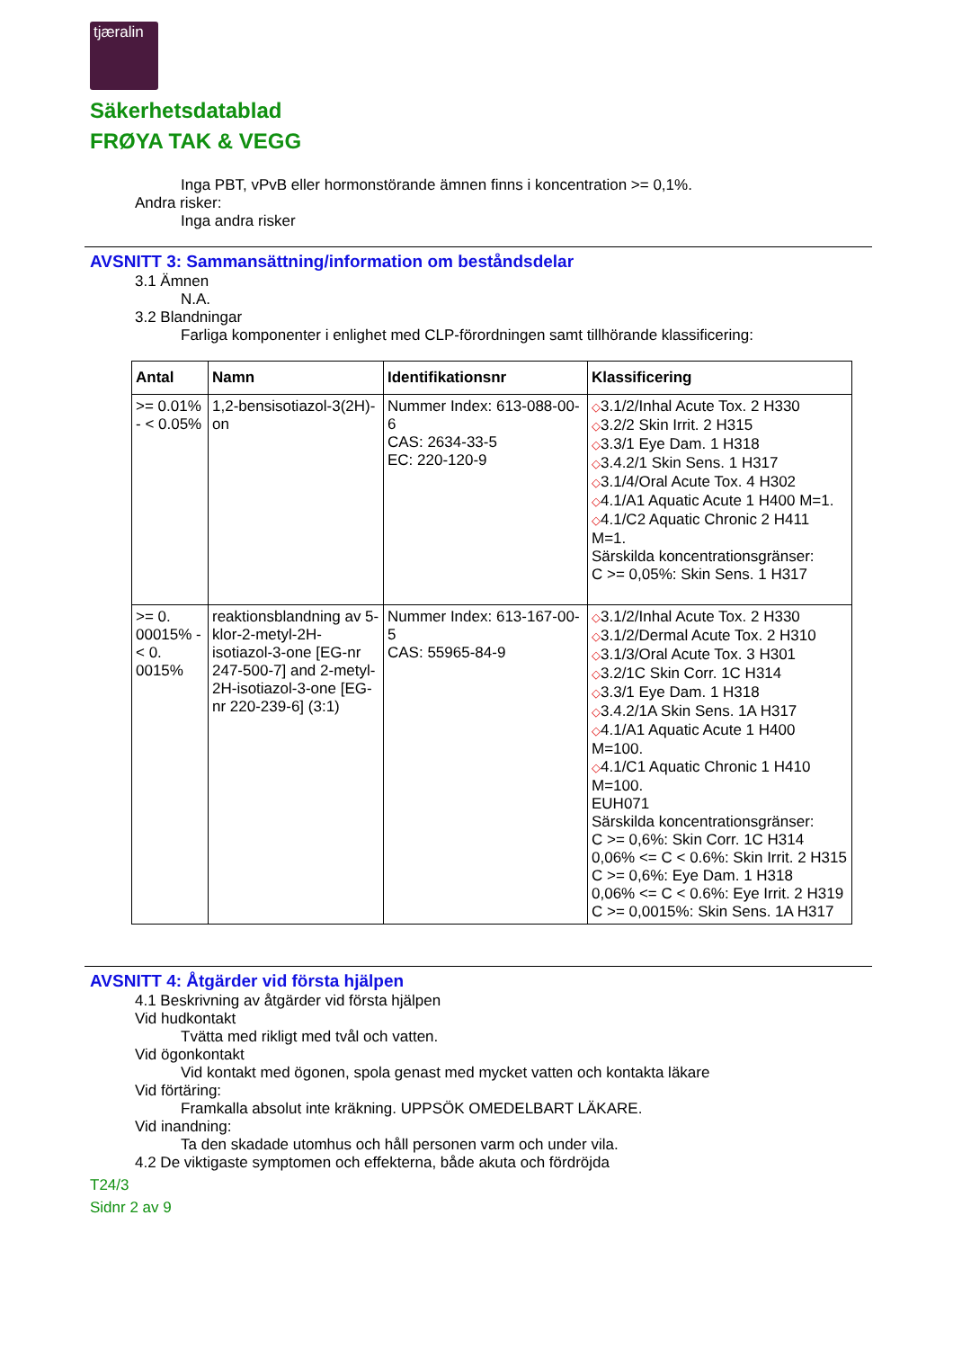tjæralin
Säkerhetsdatablad
FRØYA TAK & VEGG
Inga PBT, vPvB eller hormonstörande ämnen finns i koncentration >= 0,1%.
Andra risker:
Inga andra risker
AVSNITT 3: Sammansättning/information om beståndsdelar
3.1 Ämnen
N.A.
3.2 Blandningar
Farliga komponenter i enlighet med CLP-förordningen samt tillhörande klassificering:
| Antal | Namn | Identifikationsnr | Klassificering |
| --- | --- | --- | --- |
| >= 0.01% - < 0.05% | 1,2-bensisotiazol-3(2H)-on | Nummer Index: 613-088-00-6 CAS: 2634-33-5 EC: 220-120-9 | ◇ 3.1/2/Inhal Acute Tox. 2 H330 ◇ 3.2/2 Skin Irrit. 2 H315 ◇ 3.3/1 Eye Dam. 1 H318 ◇ 3.4.2/1 Skin Sens. 1 H317 ◇ 3.1/4/Oral Acute Tox. 4 H302 ◇ 4.1/A1 Aquatic Acute 1 H400 M=1. ◇ 4.1/C2 Aquatic Chronic 2 H411 M=1. Särskilda koncentrationsgränser: C >= 0,05%: Skin Sens. 1 H317 |
| >= 0. 00015% - < 0. 0015% | reaktionsblandning av 5-klor-2-metyl-2H-isotiazol-3-one [EG-nr 247-500-7] and 2-metyl-2H-isotiazol-3-one [EG-nr 220-239-6] (3:1) | Nummer Index: 613-167-00-5 CAS: 55965-84-9 | ◇ 3.1/2/Inhal Acute Tox. 2 H330 ◇ 3.1/2/Dermal Acute Tox. 2 H310 ◇ 3.1/3/Oral Acute Tox. 3 H301 ◇ 3.2/1C Skin Corr. 1C H314 ◇ 3.3/1 Eye Dam. 1 H318 ◇ 3.4.2/1A Skin Sens. 1A H317 ◇ 4.1/A1 Aquatic Acute 1 H400 M=100. ◇ 4.1/C1 Aquatic Chronic 1 H410 M=100. EUH071 Särskilda koncentrationsgränser: C >= 0,6%: Skin Corr. 1C H314 0,06% <= C < 0.6%: Skin Irrit. 2 H315 C >= 0,6%: Eye Dam. 1 H318 0,06% <= C < 0.6%: Eye Irrit. 2 H319 C >= 0,0015%: Skin Sens. 1A H317 |
AVSNITT 4: Åtgärder vid första hjälpen
4.1 Beskrivning av åtgärder vid första hjälpen
Vid hudkontakt
Tvätta med rikligt med tvål och vatten.
Vid ögonkontakt
Vid kontakt med ögonen, spola genast med mycket vatten och kontakta läkare
Vid förtäring:
Framkalla absolut inte kräkning. UPPSÖK OMEDELBART LÄKARE.
Vid inandning:
Ta den skadade utomhus och håll personen varm och under vila.
4.2 De viktigaste symptomen och effekterna, både akuta och fördröjda
T24/3
Sidnr 2 av 9